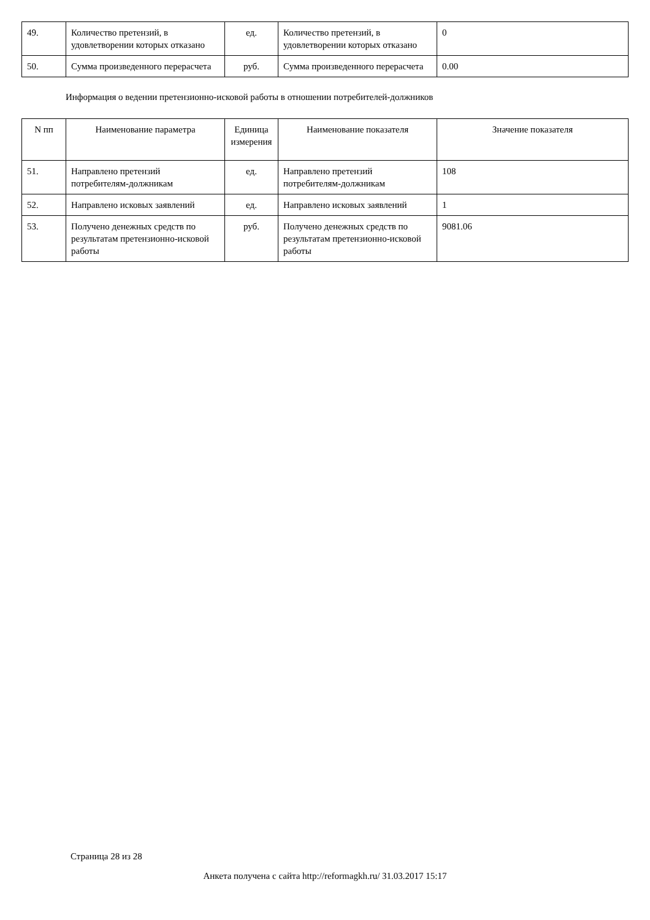| 49. | Количество претензий, в удовлетворении которых отказано | ед. | Количество претензий, в удовлетворении которых отказано | 0 |
| 50. | Сумма произведенного перерасчета | руб. | Сумма произведенного перерасчета | 0.00 |
Информация о ведении претензионно-исковой работы в отношении потребителей-должников
| N пп | Наименование параметра | Единица измерения | Наименование показателя | Значение показателя |
| --- | --- | --- | --- | --- |
| 51. | Направлено претензий потребителям-должникам | ед. | Направлено претензий потребителям-должникам | 108 |
| 52. | Направлено исковых заявлений | ед. | Направлено исковых заявлений | 1 |
| 53. | Получено денежных средств по результатам претензионно-исковой работы | руб. | Получено денежных средств по результатам претензионно-исковой работы | 9081.06 |
Страница 28 из 28
Анкета получена с сайта http://reformagkh.ru/ 31.03.2017 15:17